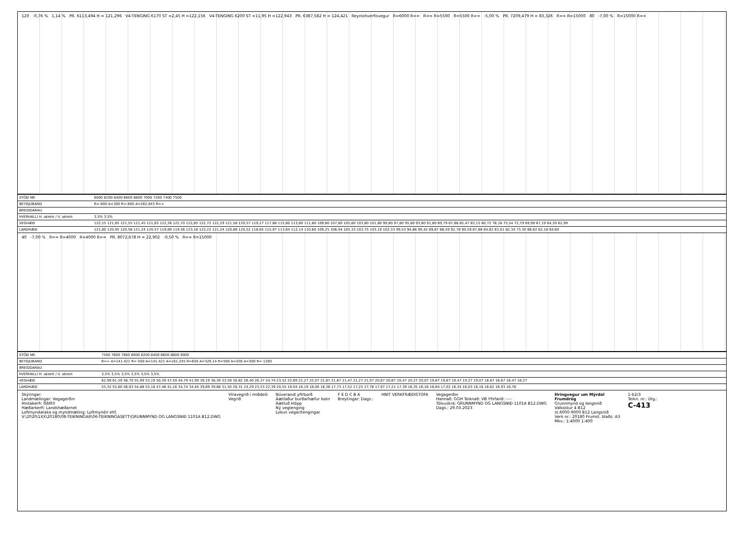120 -0,76 % 1,14 % PR. 6113,494 H = 121,296 V4-TENGING 6170 ST =2,45 H =122,156 V4-TENGING 6200 ST =11,95 H =122,943 PR. 6387,582 H = 124,421 Reynishverfisvegur R=6000 R=∞ R=∞ R=5500 R=5500 R=∞ -5,00 % PR. 7209,479 H = 83,326 R=∞ R=15000 80 -7,00 % R=15000 R=∞
| STÖÐ NR. | 6000 6200 6400 6600 6800 7000 7200 7400 7500 |
| BEYGJUBAND | R=-600 A=300 R=-800 A=282,843 R=∞ |
| BREIDDARAU. | |
| ÞVERHALLI H. akrein / V. akrein | 3,5% 3,5% |
| VEGHÆÐ | 122,15 121,85 121,55 121,45 121,83 122,28 122,70 122,85 122,72 122,29 121,58 120,57 119,27 117,68 115,80 113,80 111,80 109,80 107,80 105,80 103,80 101,80 99,80 97,80 95,80 93,80 91,80 89,79 87,68 85,47 83,15 80,72 78,18 75,54 72,79 69,99 67,19 64,39 62,99 |
| LANDHÆÐ | 121,80 120,95 120,56 121,24 120,57 119,89 119,36 123,18 123,22 121,24 120,86 120,52 118,65 115,97 113,84 112,14 110,60 109,25 106,94 105,33 103,75 103,19 102,33 99,53 94,86 90,42 89,67 86,59 92,78 90,59 87,88 84,62 83,01 82,34 73,30 66,62 62,18 64,60 |
40 -7,00 % R=∞ R=4000 R=4000 R=∞ PR. 8072,678 H = 22,902 -0,50 % R=∞ R=15000
| STÖÐ NR. | 7500 7600 7800 8000 8200 8400 8600 8800 9000 |
| BEYGJUBAND | R=∞ A=141,421 R=-500 A=141,421 A=161,245 R=650 A=329,14 R=500 A=200 A=300 R=-1200 |
| BREIDDARAU. | |
| ÞVERHALLI H. akrein / V. akrein | 3,5% 3,5% 3,5% 3,5% 3,5% 3,5% |
| VEGHÆÐ | 62,99 61,59 58,79 55,99 53,19 50,39 47,59 44,79 41,99 39,19 36,39 33,59 30,82 28,40 26,37 24,74 23,52 22,69 22,27 22,07 21,87 21,67 21,47 21,27 21,07 20,87 20,67 20,47 20,27 20,07 19,87 19,67 19,47 19,27 19,07 18,87 18,67 18,47 18,27 |
| LANDHÆÐ | 55,32 55,60 56,03 54,88 53,18 47,46 41,16 34,74 34,40 39,69 39,88 31,50 26,31 24,29 23,53 22,39 20,55 19,04 18,19 18,00 18,36 17,73 17,52 17,25 17,78 17,07 17,21 17,39 16,35 16,16 16,64 17,02 16,34 16,03 16,16 16,62 16,93 16,76 |
Skýringar:
Landmælingar: Vegagerðin
Hnitakerfi: ÍSN93
Hæðarkerfi: Landshæðarnet
Loftmyndataka og myndmæling: Loftmyndir ehf.
V:\2020\1XX\20180\08-TEIKNINGAR\06-TEIKNINGASETT\GRUNNMYND OG LANGSNIÐ 1101A B12.DWG
Víravegrið í miðdeili
Vegrið
Núverandi yfirborð
Áætlaður burðarhæfur botn
Áætluð klöpp
Ný vegtenging
Lokun vegar/tengingar
F E D C B A
Breytingar: Dags.:
HNIT VERKFRÆÐISTOFA Vegagerðin
Hannað: GGH Teiknað: VB Yfirfarið: ----
Tölvuskrá: GRUNNMYND OG LANGSNIÐ 1101A B12.DWG
Dags.: 29.03.2023
Hringvegur um Mýrdal
Frumdrög
Grunnmynd og langsnið
Valkostur 4 B12
st.6000-9000 B12 Langsnið
Verk nr.: 20180 Frumst. blaðs: A3
Mkv.: 1:4000 1:400
1-b2/3
Teikn. nr.: Útg.:
C-413